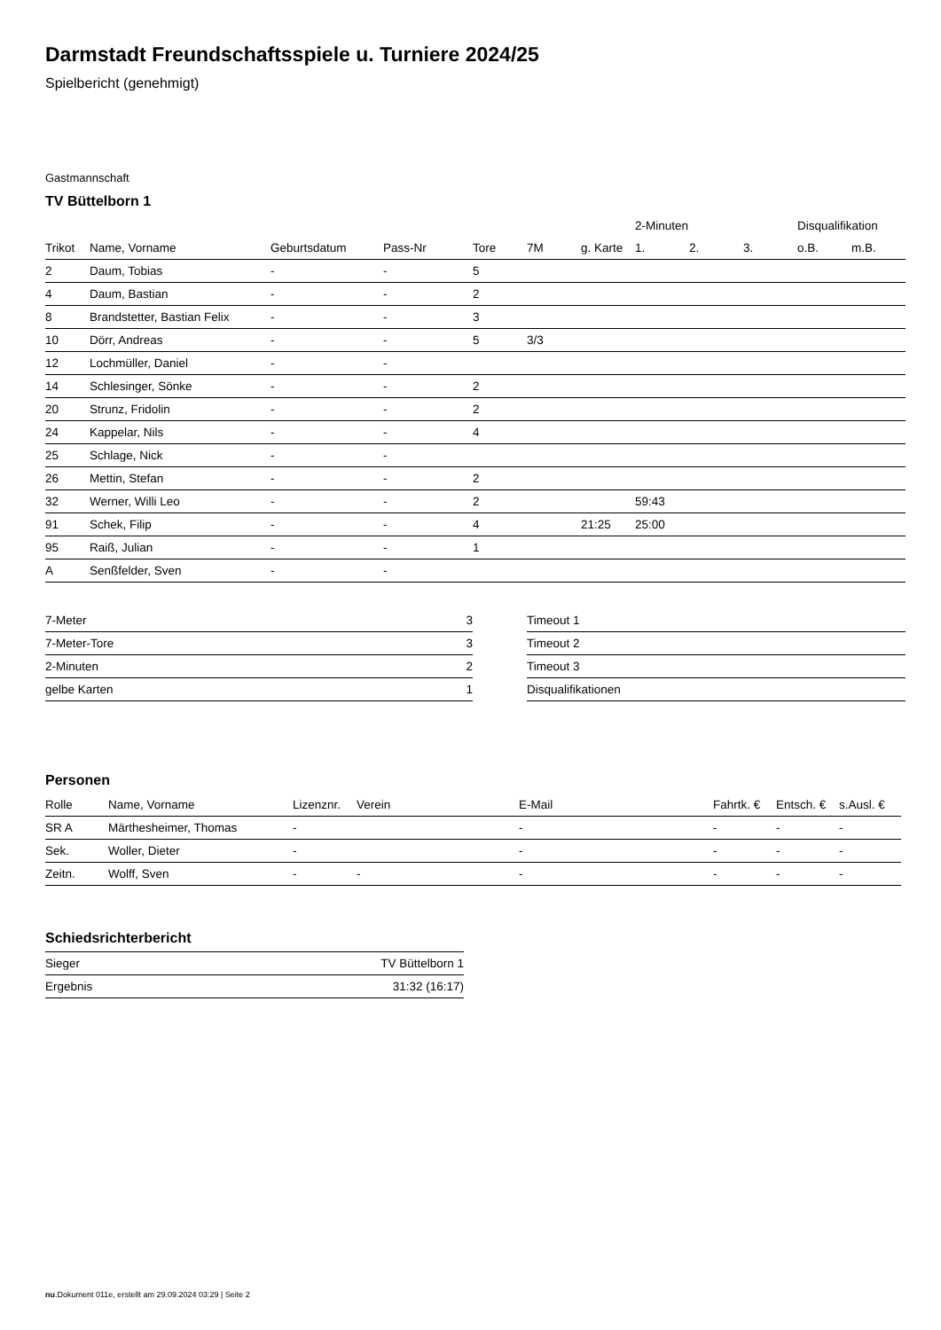Darmstadt Freundschaftsspiele u. Turniere 2024/25
Spielbericht (genehmigt)
Gastmannschaft
TV Büttelborn 1
| | | | | | | | 2-Minuten | | | Disqualifikation | |
| --- | --- | --- | --- | --- | --- | --- | --- | --- | --- | --- | --- |
| Trikot | Name, Vorname | Geburtsdatum | Pass-Nr | Tore | 7M | g. Karte | 1. | 2. | 3. | o.B. | m.B. |
| 2 | Daum, Tobias | - | - | 5 | | | | | | | |
| 4 | Daum, Bastian | - | - | 2 | | | | | | | |
| 8 | Brandstetter, Bastian Felix | - | - | 3 | | | | | | | |
| 10 | Dörr, Andreas | - | - | 5 | 3/3 | | | | | | |
| 12 | Lochmüller, Daniel | - | - | | | | | | | | |
| 14 | Schlesinger, Sönke | - | - | 2 | | | | | | | |
| 20 | Strunz, Fridolin | - | - | 2 | | | | | | | |
| 24 | Kappelar, Nils | - | - | 4 | | | | | | | |
| 25 | Schlage, Nick | - | - | | | | | | | | |
| 26 | Mettin, Stefan | - | - | 2 | | | | | | | |
| 32 | Werner, Willi Leo | - | - | 2 | | | 59:43 | | | | |
| 91 | Schek, Filip | - | - | 4 | | 21:25 | 25:00 | | | | |
| 95 | Raiß, Julian | - | - | 1 | | | | | | | |
| A | Senßfelder, Sven | - | - | | | | | | | | |
| 7-Meter | 3 |
| 7-Meter-Tore | 3 |
| 2-Minuten | 2 |
| gelbe Karten | 1 |
| Timeout 1 |
| Timeout 2 |
| Timeout 3 |
| Disqualifikationen |
Personen
| Rolle | Name, Vorname | Lizenznr. | Verein | E-Mail | Fahrtk. € | Entsch. € | s.Ausl. € |
| --- | --- | --- | --- | --- | --- | --- | --- |
| SR A | Märthesheimer, Thomas | - | | - | - | - | - |
| Sek. | Woller, Dieter | - | | - | - | - | - |
| Zeitn. | Wolff, Sven | - | - | - | - | - | - |
Schiedsrichterbericht
| Sieger | TV Büttelborn 1 |
| Ergebnis | 31:32 (16:17) |
nu.Dokument 011e, erstellt am 29.09.2024 03:29 | Seite 2